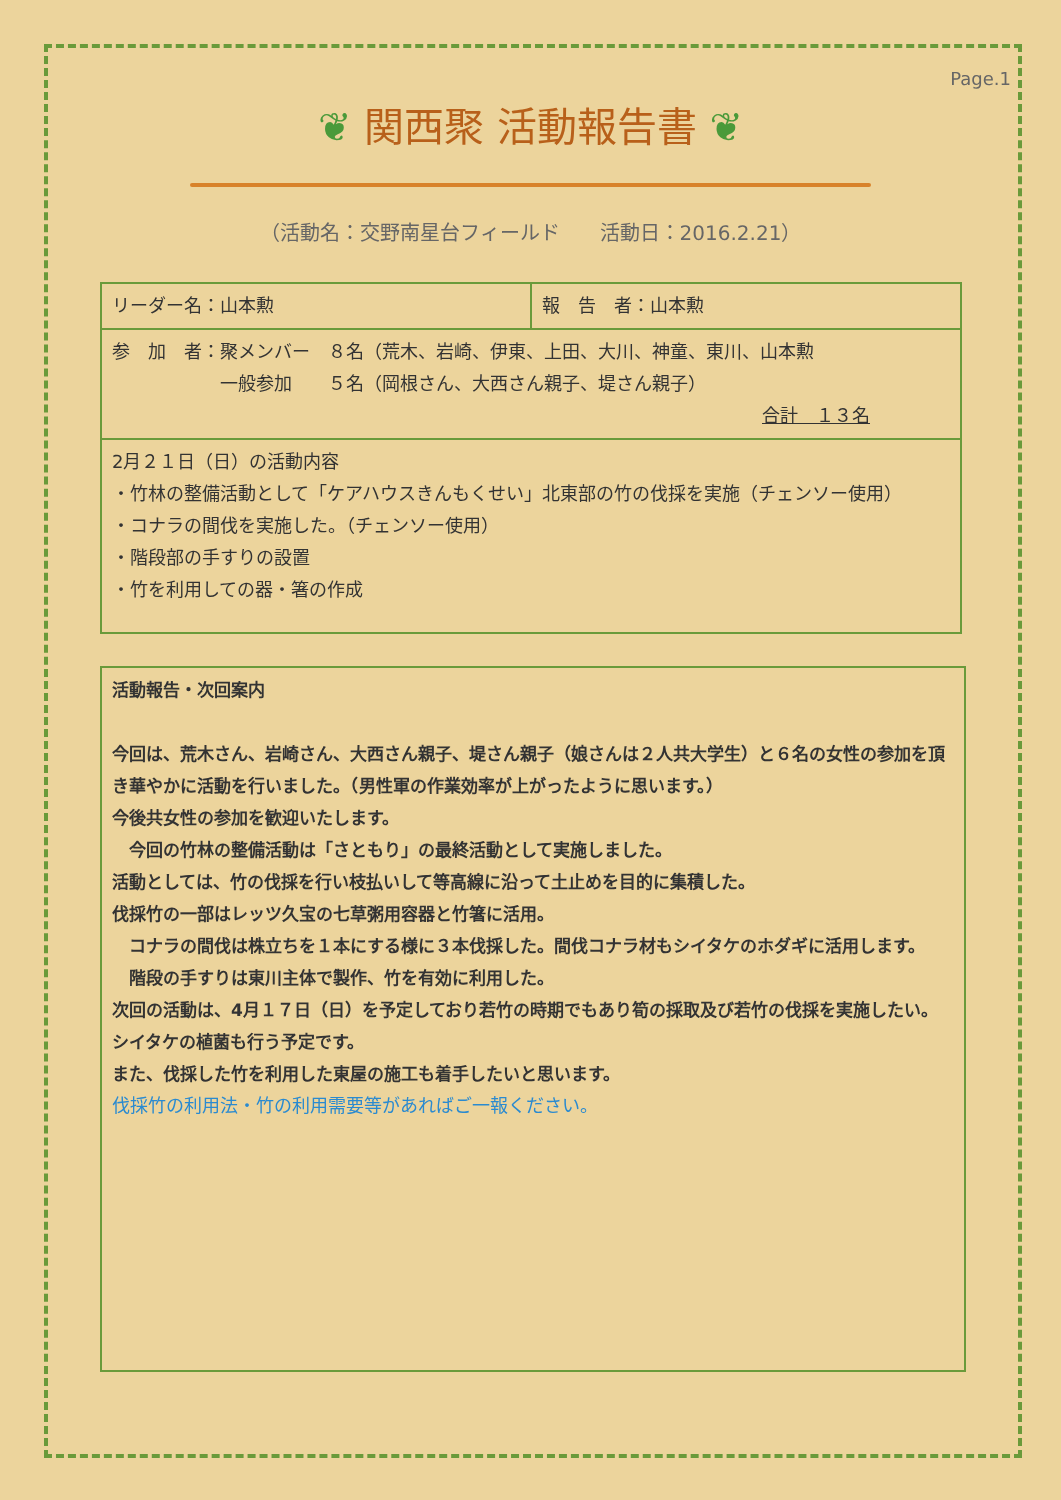Page.1
❦ 関西聚 活動報告書 ❦
（活動名：交野南星台フィールド　　活動日：2016.2.21）
| リーダー名：山本勲 | 報 告 者：山本勲 |
| 参 加 者：聚メンバー ８名（荒木、岩崎、伊東、上田、大川、神童、東川、山本勲 一般参加 ５名（岡根さん、大西さん親子、堤さん親子） 合計 １３名 | |
| 2月２１日（日）の活動内容 ・竹林の整備活動として「ケアハウスきんもくせい」北東部の竹の伐採を実施（チェンソー使用） ・コナラの間伐を実施した。（チェンソー使用） ・階段部の手すりの設置 ・竹を利用しての器・箸の作成 | |
活動報告・次回案内
今回は、荒木さん、岩崎さん、大西さん親子、堤さん親子（娘さんは２人共大学生）と６名の女性の参加を頂き華やかに活動を行いました。（男性軍の作業効率が上がったように思います。）
今後共女性の参加を歓迎いたします。
　今回の竹林の整備活動は「さともり」の最終活動として実施しました。
活動としては、竹の伐採を行い枝払いして等高線に沿って土止めを目的に集積した。
伐採竹の一部はレッツ久宝の七草粥用容器と竹箸に活用。
　コナラの間伐は株立ちを１本にする様に３本伐採した。間伐コナラ材もシイタケのホダギに活用します。
　階段の手すりは東川主体で製作、竹を有効に利用した。
次回の活動は、4月１７日（日）を予定しており若竹の時期でもあり筍の採取及び若竹の伐採を実施したい。シイタケの植菌も行う予定です。
また、伐採した竹を利用した東屋の施工も着手したいと思います。
伐採竹の利用法・竹の利用需要等があればご一報ください。